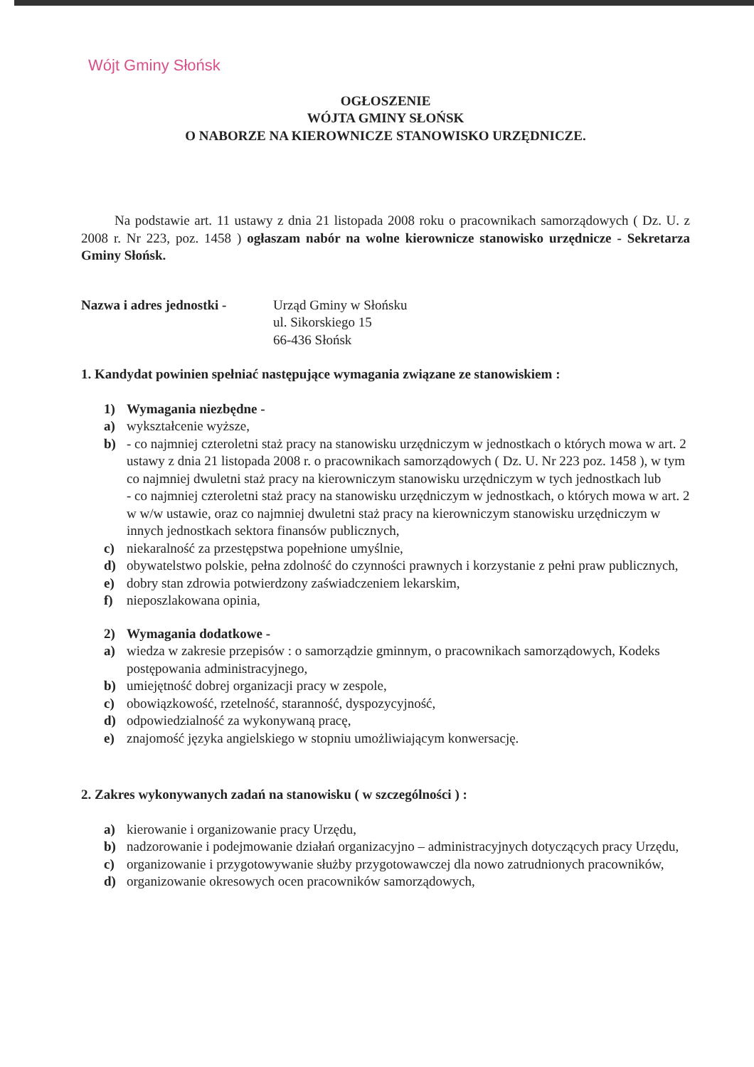Wójt Gminy Słońsk
OGŁOSZENIE
WÓJTA GMINY SŁOŃSK
O NABORZE NA KIEROWNICZE STANOWISKO URZĘDNICZE.
Na podstawie art. 11 ustawy z dnia 21 listopada 2008 roku o pracownikach samorządowych ( Dz. U. z 2008 r. Nr 223, poz. 1458 ) ogłaszam nabór na wolne kierownicze stanowisko urzędnicze - Sekretarza Gminy Słońsk.
Nazwa i adres jednostki -
Urząd Gminy w Słońsku
ul. Sikorskiego 15
66-436 Słońsk
1. Kandydat powinien spełniać następujące wymagania związane ze stanowiskiem :
1) Wymagania niezbędne -
a) wykształcenie wyższe,
b) - co najmniej czteroletni staż pracy na stanowisku urzędniczym w jednostkach o których mowa w art. 2 ustawy z dnia 21 listopada 2008 r. o pracownikach samorządowych ( Dz. U. Nr 223 poz. 1458 ), w tym co najmniej dwuletni staż pracy na kierowniczym stanowisku urzędniczym w tych jednostkach lub
- co najmniej czteroletni staż pracy na stanowisku urzędniczym w jednostkach, o których mowa w art. 2 w w/w ustawie, oraz co najmniej dwuletni staż pracy na kierowniczym stanowisku urzędniczym w innych jednostkach sektora finansów publicznych,
c) niekaralność za przestępstwa popełnione umyślnie,
d) obywatelstwo polskie, pełna zdolność do czynności prawnych i korzystanie z pełni praw publicznych,
e) dobry stan zdrowia potwierdzony zaświadczeniem lekarskim,
f) nieposzlakowana opinia,
2) Wymagania dodatkowe -
a) wiedza w zakresie przepisów : o samorządzie gminnym, o pracownikach samorządowych, Kodeks postępowania administracyjnego,
b) umiejętność dobrej organizacji pracy w zespole,
c) obowiązkowość, rzetelność, staranność, dyspozycyjność,
d) odpowiedzialność za wykonywaną pracę,
e) znajomość języka angielskiego w stopniu umożliwiającym konwersację.
2. Zakres wykonywanych zadań na stanowisku ( w szczególności ) :
a) kierowanie i organizowanie pracy Urzędu,
b) nadzorowanie i podejmowanie działań organizacyjno – administracyjnych dotyczących pracy Urzędu,
c) organizowanie i przygotowywanie służby przygotowawczej dla nowo zatrudnionych pracowników,
d) organizowanie okresowych ocen pracowników samorządowych,